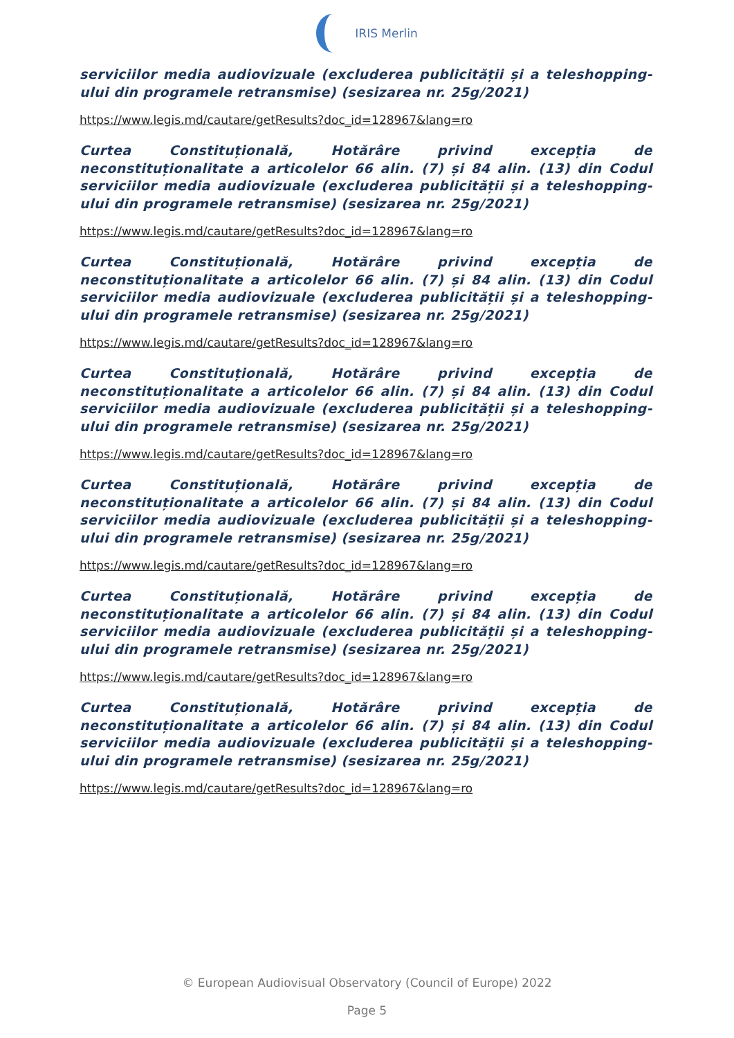IRIS Merlin
serviciilor media audiovizuale (excluderea publicității și a teleshopping-ului din programele retransmise) (sesizarea nr. 25g/2021)
https://www.legis.md/cautare/getResults?doc_id=128967&lang=ro
Curtea Constituțională, Hotărâre privind excepția de neconstituționalitate a articolelor 66 alin. (7) și 84 alin. (13) din Codul serviciilor media audiovizuale (excluderea publicității și a teleshopping-ului din programele retransmise) (sesizarea nr. 25g/2021)
https://www.legis.md/cautare/getResults?doc_id=128967&lang=ro
Curtea Constituțională, Hotărâre privind excepția de neconstituționalitate a articolelor 66 alin. (7) și 84 alin. (13) din Codul serviciilor media audiovizuale (excluderea publicității și a teleshopping-ului din programele retransmise) (sesizarea nr. 25g/2021)
https://www.legis.md/cautare/getResults?doc_id=128967&lang=ro
Curtea Constituțională, Hotărâre privind excepția de neconstituționalitate a articolelor 66 alin. (7) și 84 alin. (13) din Codul serviciilor media audiovizuale (excluderea publicității și a teleshopping-ului din programele retransmise) (sesizarea nr. 25g/2021)
https://www.legis.md/cautare/getResults?doc_id=128967&lang=ro
Curtea Constituțională, Hotărâre privind excepția de neconstituționalitate a articolelor 66 alin. (7) și 84 alin. (13) din Codul serviciilor media audiovizuale (excluderea publicității și a teleshopping-ului din programele retransmise) (sesizarea nr. 25g/2021)
https://www.legis.md/cautare/getResults?doc_id=128967&lang=ro
Curtea Constituțională, Hotărâre privind excepția de neconstituționalitate a articolelor 66 alin. (7) și 84 alin. (13) din Codul serviciilor media audiovizuale (excluderea publicității și a teleshopping-ului din programele retransmise) (sesizarea nr. 25g/2021)
https://www.legis.md/cautare/getResults?doc_id=128967&lang=ro
Curtea Constituțională, Hotărâre privind excepția de neconstituționalitate a articolelor 66 alin. (7) și 84 alin. (13) din Codul serviciilor media audiovizuale (excluderea publicității și a teleshopping-ului din programele retransmise) (sesizarea nr. 25g/2021)
https://www.legis.md/cautare/getResults?doc_id=128967&lang=ro
© European Audiovisual Observatory (Council of Europe) 2022
Page 5